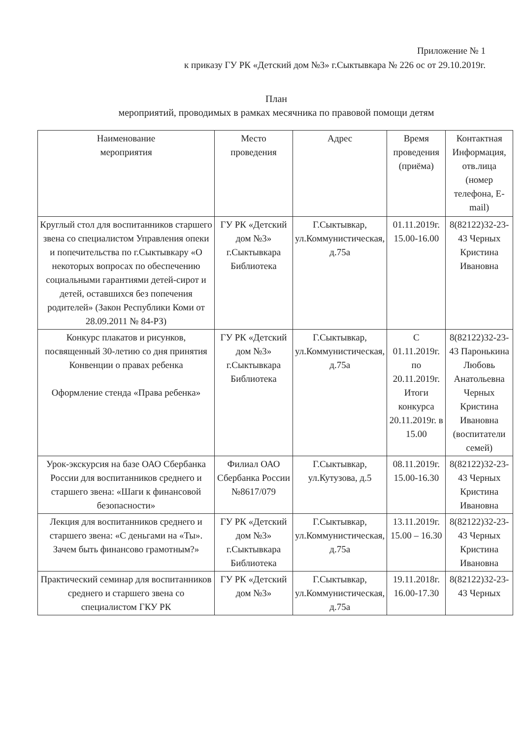Приложение № 1
к приказу ГУ РК «Детский дом №3» г.Сыктывкара № 226 ос от 29.10.2019г.
План
мероприятий, проводимых в рамках месячника по правовой помощи детям
| Наименование мероприятия | Место проведения | Адрес | Время проведения (приёма) | Контактная Информация, отв.лица (номер телефона, E-mail) |
| --- | --- | --- | --- | --- |
| Круглый стол для воспитанников старшего звена со специалистом Управления опеки и попечительства по г.Сыктывкару «О некоторых вопросах по обеспечению социальными гарантиями детей-сирот и детей, оставшихся без попечения родителей» (Закон Республики Коми от 28.09.2011 № 84-РЗ) | ГУ РК «Детский дом №3» г.Сыктывкара Библиотека | Г.Сыктывкар, ул.Коммунистическая, д.75а | 01.11.2019г. 15.00-16.00 | 8(82122)32-23-43 Черных Кристина Ивановна |
| Конкурс плакатов и рисунков, посвященный 30-летию со дня принятия Конвенции о правах ребенка Оформление стенда «Права ребенка» | ГУ РК «Детский дом №3» г.Сыктывкара Библиотека | Г.Сыктывкар, ул.Коммунистическая, д.75а | С 01.11.2019г. по 20.11.2019г. Итоги конкурса 20.11.2019г. в 15.00 | 8(82122)32-23-43 Паронькина Любовь Анатольевна Черных Кристина Ивановна (воспитатели семей) |
| Урок-экскурсия на базе ОАО Сбербанка России для воспитанников среднего и старшего звена: «Шаги к финансовой безопасности» | Филиал ОАО Сбербанка России №8617/079 | Г.Сыктывкар, ул.Кутузова, д.5 | 08.11.2019г. 15.00-16.30 | 8(82122)32-23-43 Черных Кристина Ивановна |
| Лекция для воспитанников среднего и старшего звена: «С деньгами на «Ты». Зачем быть финансово грамотным?» | ГУ РК «Детский дом №3» г.Сыктывкара Библиотека | Г.Сыктывкар, ул.Коммунистическая, д.75а | 13.11.2019г. 15.00 – 16.30 | 8(82122)32-23-43 Черных Кристина Ивановна |
| Практический семинар для воспитанников среднего и старшего звена со специалистом ГКУ РК | ГУ РК «Детский дом №3» | Г.Сыктывкар, ул.Коммунистическая, д.75а | 19.11.2018г. 16.00-17.30 | 8(82122)32-23-43 Черных |